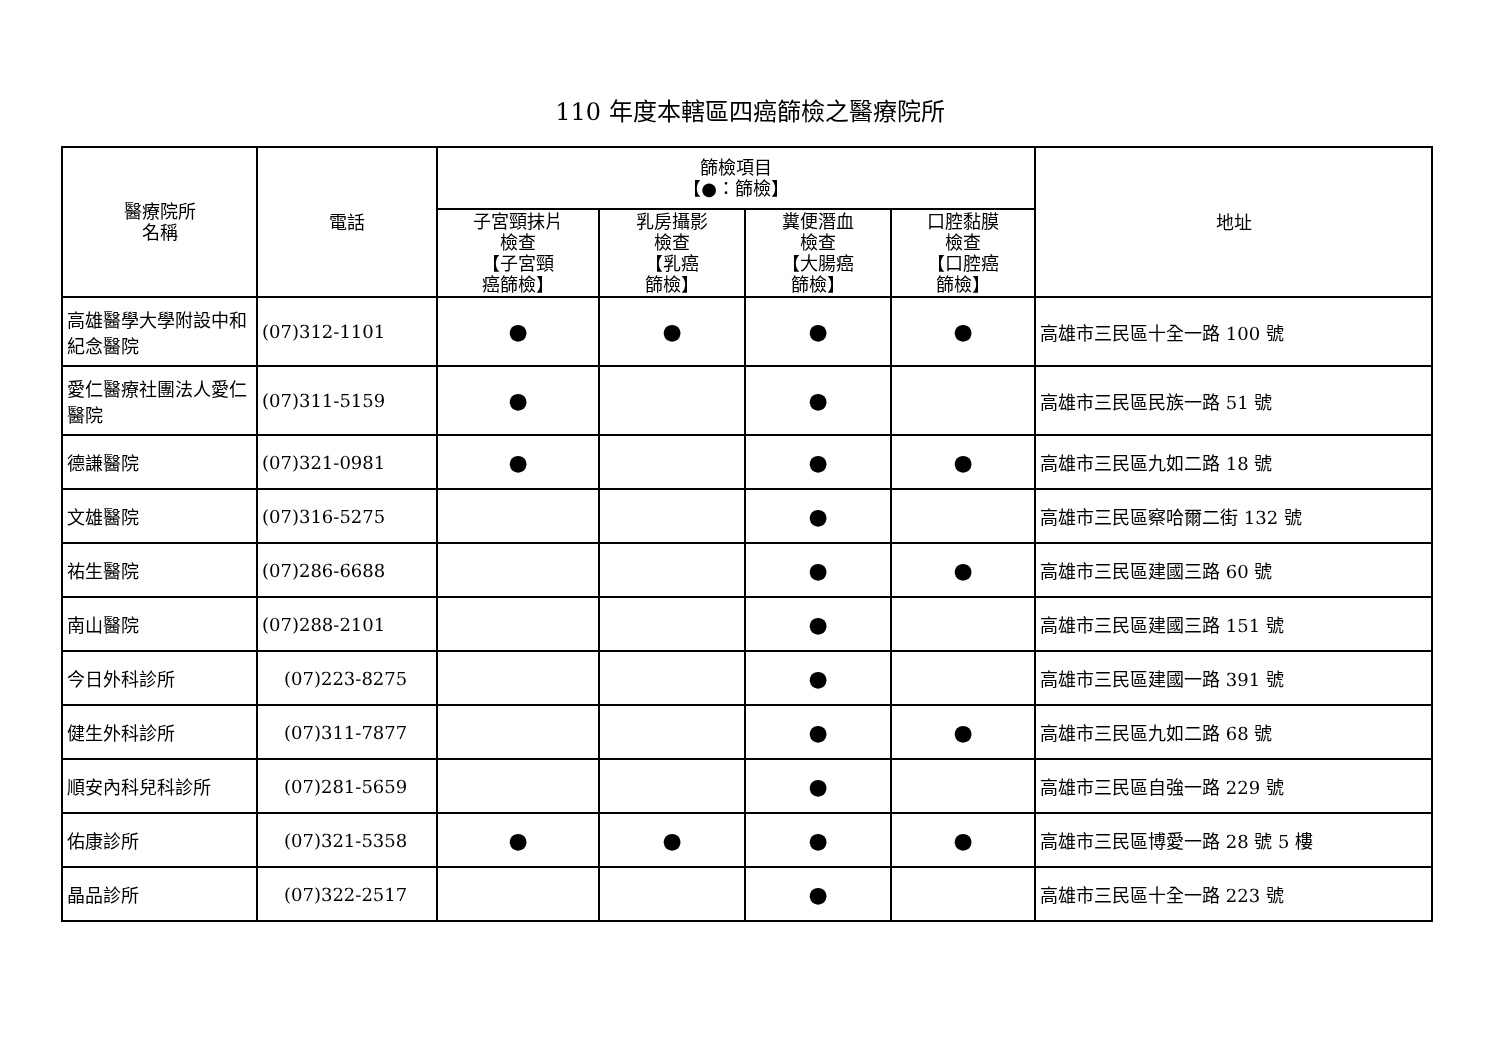110 年度本轄區四癌篩檢之醫療院所
| 醫療院所 名稱 | 電話 | 篩檢項目 【●：篩檢】 | | | | 地址 |
| --- | --- | --- | --- | --- | --- | --- |
| | | 子宮頸抹片 檢查 【子宮頸 癌篩檢】 | 乳房攝影 檢查 【乳癌 篩檢】 | 糞便潛血 檢查 【大腸癌 篩檢】 | 口腔黏膜 檢查 【口腔癌 篩檢】 | |
| 高雄醫學大學附設中和紀念醫院 | (07)312-1101 | ● | ● | ● | ● | 高雄市三民區十全一路 100 號 |
| 愛仁醫療社團法人愛仁醫院 | (07)311-5159 | ● | | ● | | 高雄市三民區民族一路 51 號 |
| 德謙醫院 | (07)321-0981 | ● | | ● | ● | 高雄市三民區九如二路 18 號 |
| 文雄醫院 | (07)316-5275 | | | ● | | 高雄市三民區察哈爾二街 132 號 |
| 祐生醫院 | (07)286-6688 | | | ● | ● | 高雄市三民區建國三路 60 號 |
| 南山醫院 | (07)288-2101 | | | ● | | 高雄市三民區建國三路 151 號 |
| 今日外科診所 | (07)223-8275 | | | ● | | 高雄市三民區建國一路 391 號 |
| 健生外科診所 | (07)311-7877 | | | ● | ● | 高雄市三民區九如二路 68 號 |
| 順安內科兒科診所 | (07)281-5659 | | | ● | | 高雄市三民區自強一路 229 號 |
| 佑康診所 | (07)321-5358 | ● | ● | ● | ● | 高雄市三民區博愛一路 28 號 5 樓 |
| 晶品診所 | (07)322-2517 | | | ● | | 高雄市三民區十全一路 223 號 |